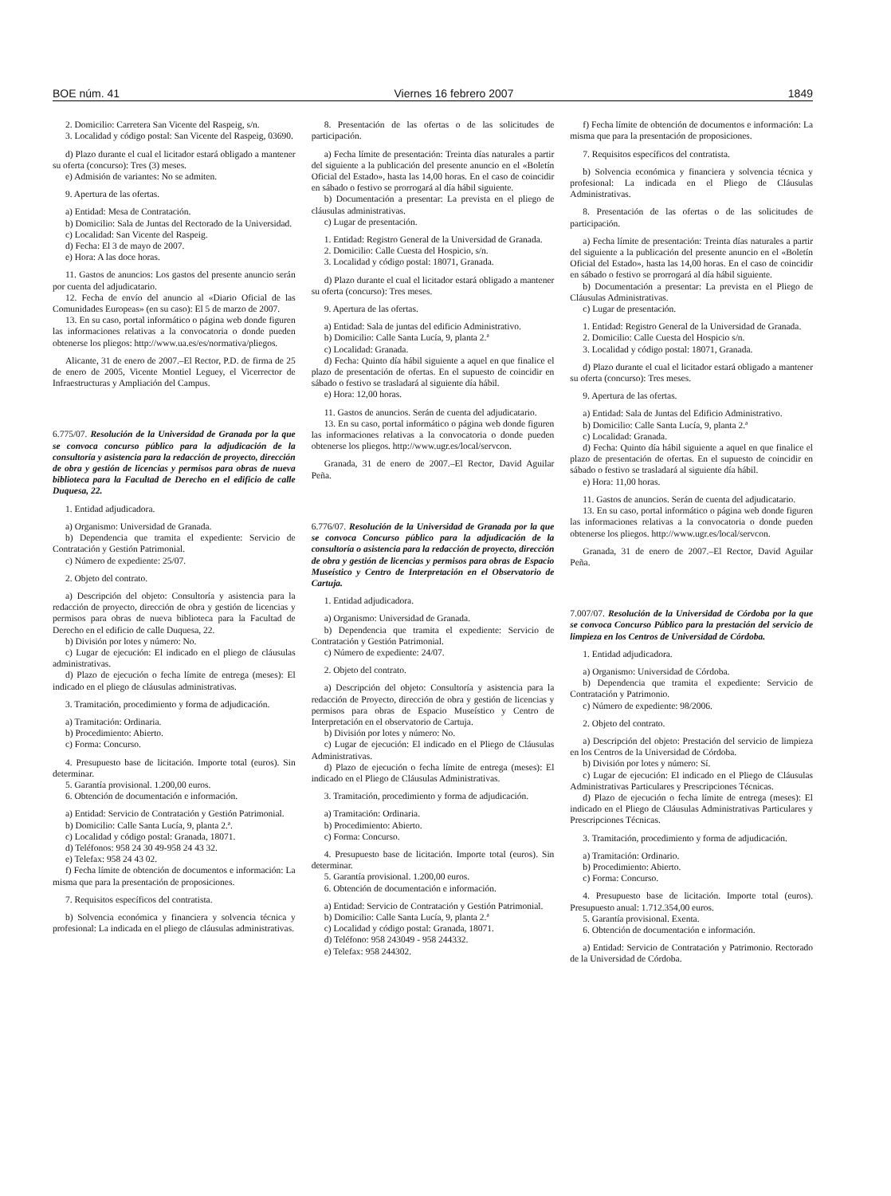BOE núm. 41 Viernes 16 febrero 2007 1849
2. Domicilio: Carretera San Vicente del Raspeig, s/n.
3. Localidad y código postal: San Vicente del Raspeig, 03690.
d) Plazo durante el cual el licitador estará obligado a mantener su oferta (concurso): Tres (3) meses.
e) Admisión de variantes: No se admiten.
9. Apertura de las ofertas.
a) Entidad: Mesa de Contratación.
b) Domicilio: Sala de Juntas del Rectorado de la Universidad.
c) Localidad: San Vicente del Raspeig.
d) Fecha: El 3 de mayo de 2007.
e) Hora: A las doce horas.
11. Gastos de anuncios: Los gastos del presente anuncio serán por cuenta del adjudicatario.
12. Fecha de envío del anuncio al «Diario Oficial de las Comunidades Europeas» (en su caso): El 5 de marzo de 2007.
13. En su caso, portal informático o página web donde figuren las informaciones relativas a la convocatoria o donde pueden obtenerse los pliegos: http://www.ua.es/es/normativa/pliegos.
Alicante, 31 de enero de 2007.–El Rector, P.D. de firma de 25 de enero de 2005, Vicente Montiel Leguey, el Vicerrector de Infraestructuras y Ampliación del Campus.
6.775/07. Resolución de la Universidad de Granada por la que se convoca concurso público para la adjudicación de la consultoría y asistencia para la redacción de proyecto, dirección de obra y gestión de licencias y permisos para obras de nueva biblioteca para la Facultad de Derecho en el edificio de calle Duquesa, 22.
1. Entidad adjudicadora.
a) Organismo: Universidad de Granada.
b) Dependencia que tramita el expediente: Servicio de Contratación y Gestión Patrimonial.
c) Número de expediente: 25/07.
2. Objeto del contrato.
a) Descripción del objeto: Consultoría y asistencia para la redacción de proyecto, dirección de obra y gestión de licencias y permisos para obras de nueva biblioteca para la Facultad de Derecho en el edificio de calle Duquesa, 22.
b) División por lotes y número: No.
c) Lugar de ejecución: El indicado en el pliego de cláusulas administrativas.
d) Plazo de ejecución o fecha límite de entrega (meses): El indicado en el pliego de cláusulas administrativas.
3. Tramitación, procedimiento y forma de adjudicación.
a) Tramitación: Ordinaria.
b) Procedimiento: Abierto.
c) Forma: Concurso.
4. Presupuesto base de licitación. Importe total (euros). Sin determinar.
5. Garantía provisional. 1.200,00 euros.
6. Obtención de documentación e información.
a) Entidad: Servicio de Contratación y Gestión Patrimonial.
b) Domicilio: Calle Santa Lucía, 9, planta 2.ª.
c) Localidad y código postal: Granada, 18071.
d) Teléfonos: 958 24 30 49-958 24 43 32.
e) Telefax: 958 24 43 02.
f) Fecha límite de obtención de documentos e información: La misma que para la presentación de proposiciones.
7. Requisitos específicos del contratista.
b) Solvencia económica y financiera y solvencia técnica y profesional: La indicada en el pliego de cláusulas administrativas.
8. Presentación de las ofertas o de las solicitudes de participación.
a) Fecha límite de presentación: Treinta días naturales a partir del siguiente a la publicación del presente anuncio en el «Boletín Oficial del Estado», hasta las 14,00 horas. En el caso de coincidir en sábado o festivo se prorrogará al día hábil siguiente.
b) Documentación a presentar: La prevista en el pliego de cláusulas administrativas.
c) Lugar de presentación.
1. Entidad: Registro General de la Universidad de Granada.
2. Domicilio: Calle Cuesta del Hospicio, s/n.
3. Localidad y código postal: 18071, Granada.
d) Plazo durante el cual el licitador estará obligado a mantener su oferta (concurso): Tres meses.
9. Apertura de las ofertas.
a) Entidad: Sala de juntas del edificio Administrativo.
b) Domicilio: Calle Santa Lucía, 9, planta 2.ª
c) Localidad: Granada.
d) Fecha: Quinto día hábil siguiente a aquel en que finalice el plazo de presentación de ofertas. En el supuesto de coincidir en sábado o festivo se trasladará al siguiente día hábil.
e) Hora: 12,00 horas.
11. Gastos de anuncios. Serán de cuenta del adjudicatario.
13. En su caso, portal informático o página web donde figuren las informaciones relativas a la convocatoria o donde pueden obtenerse los pliegos. http://www.ugr.es/local/servcon.
Granada, 31 de enero de 2007.–El Rector, David Aguilar Peña.
6.776/07. Resolución de la Universidad de Granada por la que se convoca Concurso público para la adjudicación de la consultoría o asistencia para la redacción de proyecto, dirección de obra y gestión de licencias y permisos para obras de Espacio Museístico y Centro de Interpretación en el Observatorio de Cartuja.
1. Entidad adjudicadora.
a) Organismo: Universidad de Granada.
b) Dependencia que tramita el expediente: Servicio de Contratación y Gestión Patrimonial.
c) Número de expediente: 24/07.
2. Objeto del contrato.
a) Descripción del objeto: Consultoría y asistencia para la redacción de Proyecto, dirección de obra y gestión de licencias y permisos para obras de Espacio Museístico y Centro de Interpretación en el observatorio de Cartuja.
b) División por lotes y número: No.
c) Lugar de ejecución: El indicado en el Pliego de Cláusulas Administrativas.
d) Plazo de ejecución o fecha límite de entrega (meses): El indicado en el Pliego de Cláusulas Administrativas.
3. Tramitación, procedimiento y forma de adjudicación.
a) Tramitación: Ordinaria.
b) Procedimiento: Abierto.
c) Forma: Concurso.
4. Presupuesto base de licitación. Importe total (euros). Sin determinar.
5. Garantía provisional. 1.200,00 euros.
6. Obtención de documentación e información.
a) Entidad: Servicio de Contratación y Gestión Patrimonial.
b) Domicilio: Calle Santa Lucía, 9, planta 2.ª
c) Localidad y código postal: Granada, 18071.
d) Teléfono: 958 243049 - 958 244332.
e) Telefax: 958 244302.
f) Fecha límite de obtención de documentos e información: La misma que para la presentación de proposiciones.
7. Requisitos específicos del contratista.
b) Solvencia económica y financiera y solvencia técnica y profesional: La indicada en el Pliego de Cláusulas Administrativas.
8. Presentación de las ofertas o de las solicitudes de participación.
a) Fecha límite de presentación: Treinta días naturales a partir del siguiente a la publicación del presente anuncio en el «Boletín Oficial del Estado», hasta las 14,00 horas. En el caso de coincidir en sábado o festivo se prorrogará al día hábil siguiente.
b) Documentación a presentar: La prevista en el Pliego de Cláusulas Administrativas.
c) Lugar de presentación.
1. Entidad: Registro General de la Universidad de Granada.
2. Domicilio: Calle Cuesta del Hospicio s/n.
3. Localidad y código postal: 18071, Granada.
d) Plazo durante el cual el licitador estará obligado a mantener su oferta (concurso): Tres meses.
9. Apertura de las ofertas.
a) Entidad: Sala de Juntas del Edificio Administrativo.
b) Domicilio: Calle Santa Lucía, 9, planta 2.ª
c) Localidad: Granada.
d) Fecha: Quinto día hábil siguiente a aquel en que finalice el plazo de presentación de ofertas. En el supuesto de coincidir en sábado o festivo se trasladará al siguiente día hábil.
e) Hora: 11,00 horas.
11. Gastos de anuncios. Serán de cuenta del adjudicatario.
13. En su caso, portal informático o página web donde figuren las informaciones relativas a la convocatoria o donde pueden obtenerse los pliegos. http://www.ugr.es/local/servcon.
Granada, 31 de enero de 2007.–El Rector, David Aguilar Peña.
7.007/07. Resolución de la Universidad de Córdoba por la que se convoca Concurso Público para la prestación del servicio de limpieza en los Centros de Universidad de Córdoba.
1. Entidad adjudicadora.
a) Organismo: Universidad de Córdoba.
b) Dependencia que tramita el expediente: Servicio de Contratación y Patrimonio.
c) Número de expediente: 98/2006.
2. Objeto del contrato.
a) Descripción del objeto: Prestación del servicio de limpieza en los Centros de la Universidad de Córdoba.
b) División por lotes y número: Sí.
c) Lugar de ejecución: El indicado en el Pliego de Cláusulas Administrativas Particulares y Prescripciones Técnicas.
d) Plazo de ejecución o fecha límite de entrega (meses): El indicado en el Pliego de Cláusulas Administrativas Particulares y Prescripciones Técnicas.
3. Tramitación, procedimiento y forma de adjudicación.
a) Tramitación: Ordinario.
b) Procedimiento: Abierto.
c) Forma: Concurso.
4. Presupuesto base de licitación. Importe total (euros). Presupuesto anual: 1.712.354,00 euros.
5. Garantía provisional. Exenta.
6. Obtención de documentación e información.
a) Entidad: Servicio de Contratación y Patrimonio. Rectorado de la Universidad de Córdoba.